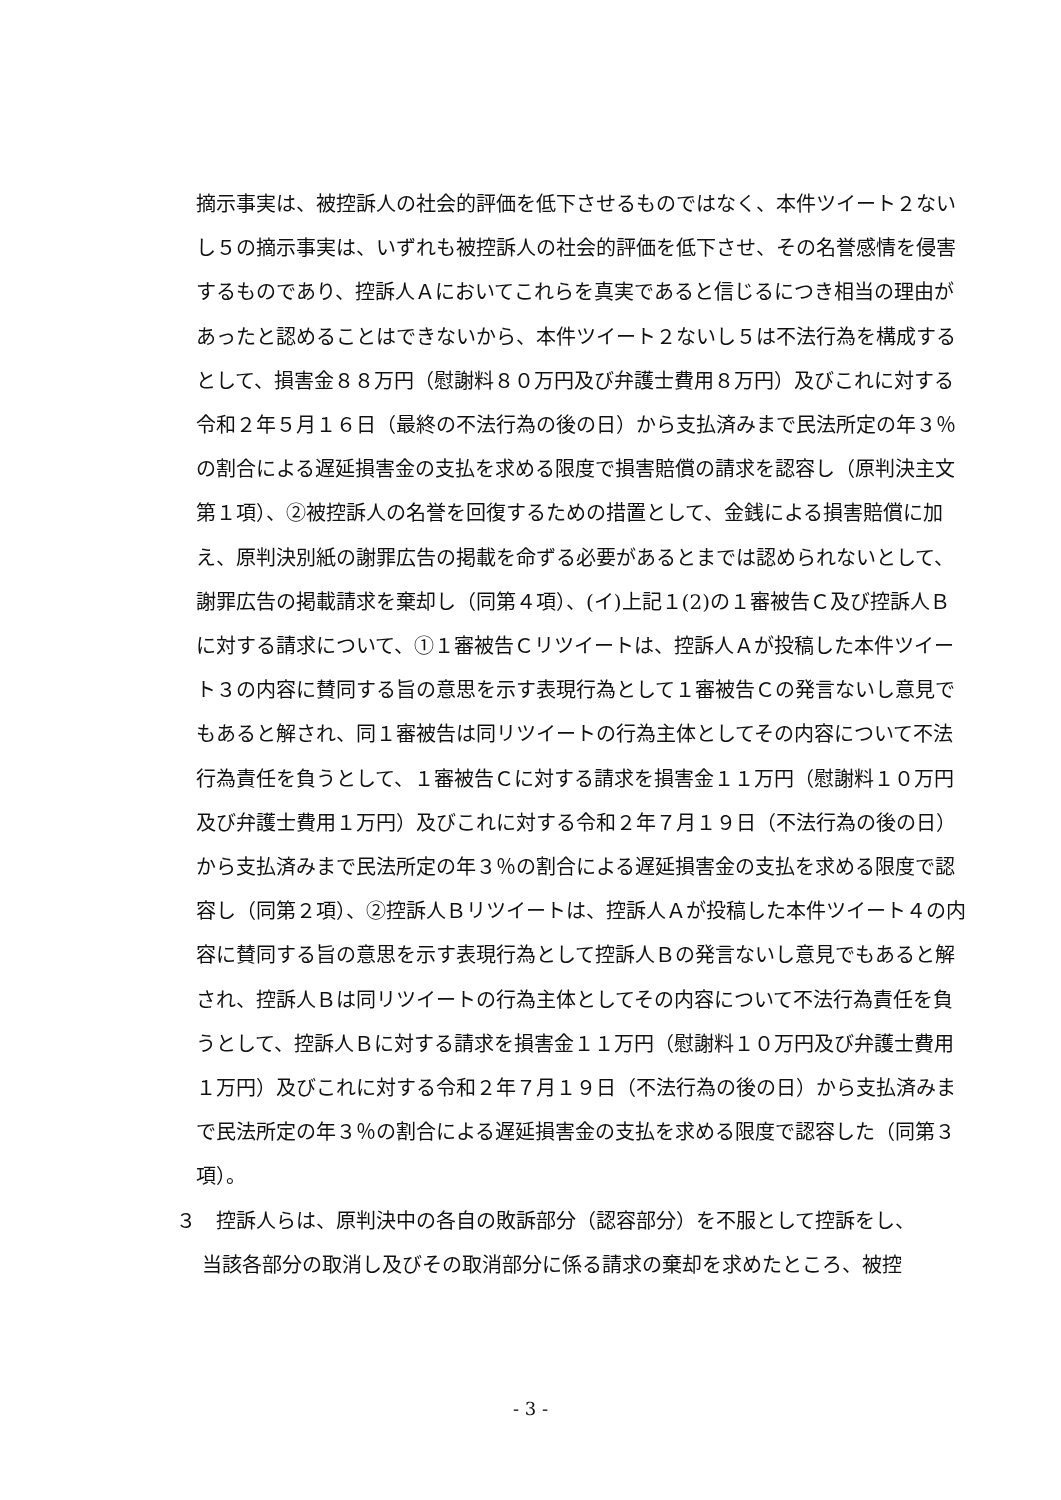摘示事実は、被控訴人の社会的評価を低下させるものではなく、本件ツイート２ないし５の摘示事実は、いずれも被控訴人の社会的評価を低下させ、その名誉感情を侵害するものであり、控訴人Ａにおいてこれらを真実であると信じるにつき相当の理由があったと認めることはできないから、本件ツイート２ないし５は不法行為を構成するとして、損害金８８万円（慰謝料８０万円及び弁護士費用８万円）及びこれに対する令和２年５月１６日（最終の不法行為の後の日）から支払済みまで民法所定の年３％の割合による遅延損害金の支払を求める限度で損害賠償の請求を認容し（原判決主文第１項）、②被控訴人の名誉を回復するための措置として、金銭による損害賠償に加え、原判決別紙の謝罪広告の掲載を命ずる必要があるとまでは認められないとして、謝罪広告の掲載請求を棄却し（同第４項）、(イ)上記１(2)の１審被告Ｃ及び控訴人Ｂに対する請求について、①１審被告Ｃリツイートは、控訴人Ａが投稿した本件ツイート３の内容に賛同する旨の意思を示す表現行為として１審被告Ｃの発言ないし意見でもあると解され、同１審被告は同リツイートの行為主体としてその内容について不法行為責任を負うとして、１審被告Ｃに対する請求を損害金１１万円（慰謝料１０万円及び弁護士費用１万円）及びこれに対する令和２年７月１９日（不法行為の後の日）から支払済みまで民法所定の年３％の割合による遅延損害金の支払を求める限度で認容し（同第２項）、②控訴人Ｂリツイートは、控訴人Ａが投稿した本件ツイート４の内容に賛同する旨の意思を示す表現行為として控訴人Ｂの発言ないし意見でもあると解され、控訴人Ｂは同リツイートの行為主体としてその内容について不法行為責任を負うとして、控訴人Ｂに対する請求を損害金１１万円（慰謝料１０万円及び弁護士費用１万円）及びこれに対する令和２年７月１９日（不法行為の後の日）から支払済みまで民法所定の年３％の割合による遅延損害金の支払を求める限度で認容した（同第３項）。
３　控訴人らは、原判決中の各自の敗訴部分（認容部分）を不服として控訴をし、
　 当該各部分の取消し及びその取消部分に係る請求の棄却を求めたところ、被控
- 3 -